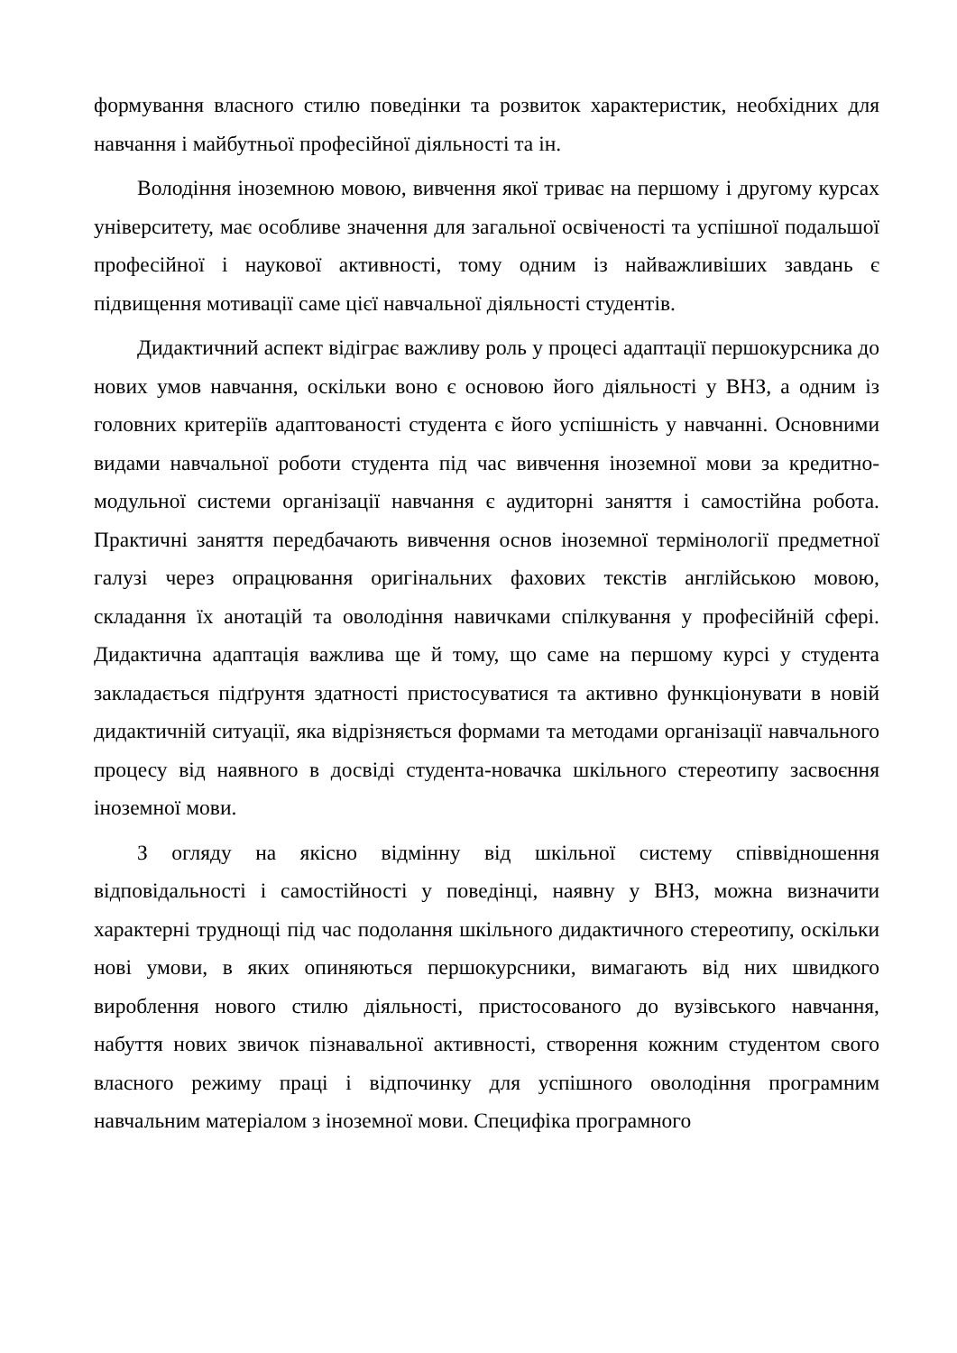формування власного стилю поведінки та розвиток характеристик, необхідних для навчання і майбутньої професійної діяльності та ін.
Володіння іноземною мовою, вивчення якої триває на першому і другому курсах університету, має особливе значення для загальної освіченості та успішної подальшої професійної і наукової активності, тому одним із найважливіших завдань є підвищення мотивації саме цієї навчальної діяльності студентів.
Дидактичний аспект відіграє важливу роль у процесі адаптації першокурсника до нових умов навчання, оскільки воно є основою його діяльності у ВНЗ, а одним із головних критеріїв адаптованості студента є його успішність у навчанні. Основними видами навчальної роботи студента під час вивчення іноземної мови за кредитно-модульної системи організації навчання є аудиторні заняття і самостійна робота. Практичні заняття передбачають вивчення основ іноземної термінології предметної галузі через опрацювання оригінальних фахових текстів англійською мовою, складання їх анотацій та оволодіння навичками спілкування у професійній сфері. Дидактична адаптація важлива ще й тому, що саме на першому курсі у студента закладається підґрунтя здатності пристосуватися та активно функціонувати в новій дидактичній ситуації, яка відрізняється формами та методами організації навчального процесу від наявного в досвіді студента-новачка шкільного стереотипу засвоєння іноземної мови.
З огляду на якісно відмінну від шкільної систему співвідношення відповідальності і самостійності у поведінці, наявну у ВНЗ, можна визначити характерні труднощі під час подолання шкільного дидактичного стереотипу, оскільки нові умови, в яких опиняються першокурсники, вимагають від них швидкого вироблення нового стилю діяльності, пристосованого до вузівського навчання, набуття нових звичок пізнавальної активності, створення кожним студентом свого власного режиму праці і відпочинку для успішного оволодіння програмним навчальним матеріалом з іноземної мови. Специфіка програмного